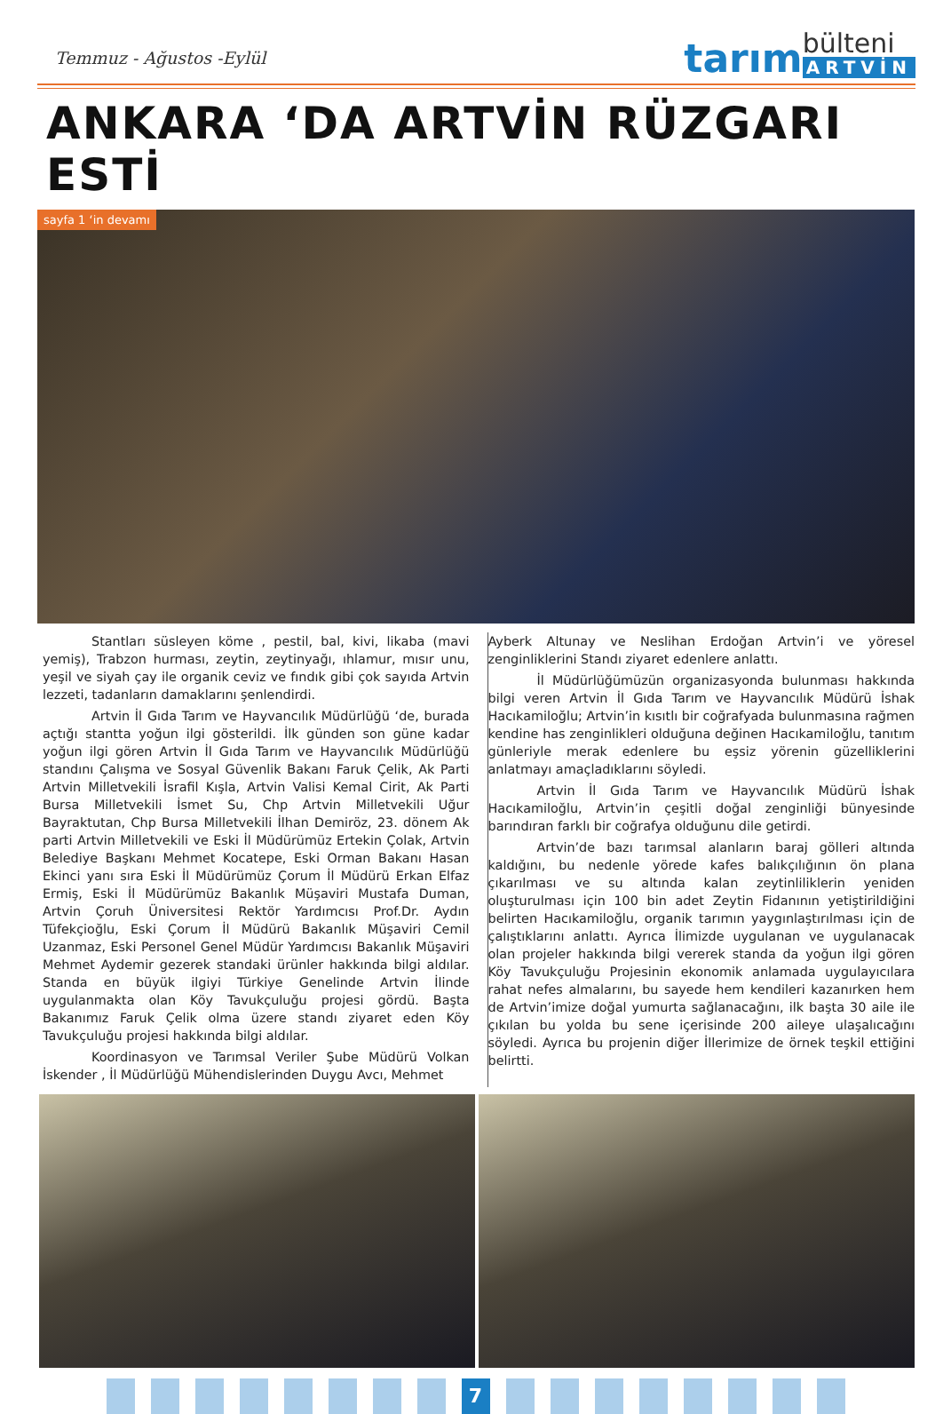Temmuz - Ağustos -Eylül
tarım
bülteni
ARTVİN
ANKARA ‘DA ARTVİN RÜZGARI ESTİ
sayfa 1 ‘in devamı
Stantları süsleyen köme , pestil, bal, kivi, likaba (mavi yemiş), Trabzon hurması, zeytin, zeytinyağı, ıhlamur, mısır unu, yeşil ve siyah çay ile organik ceviz ve fındık gibi çok sayıda Artvin lezzeti, tadanların damaklarını şenlendirdi.
Artvin İl Gıda Tarım ve Hayvancılık Müdürlüğü ‘de, burada açtığı stantta yoğun ilgi gösterildi. İlk günden son güne kadar yoğun ilgi gören Artvin İl Gıda Tarım ve Hayvancılık Müdürlüğü standını Çalışma ve Sosyal Güvenlik Bakanı Faruk Çelik, Ak Parti Artvin Milletvekili İsrafil Kışla, Artvin Valisi Kemal Cirit, Ak Parti Bursa Milletvekili İsmet Su, Chp Artvin Milletvekili Uğur Bayraktutan, Chp Bursa Milletvekili İlhan Demiröz, 23. dönem Ak parti Artvin Milletvekili ve Eski İl Müdürümüz Ertekin Çolak, Artvin Belediye Başkanı Mehmet Kocatepe, Eski Orman Bakanı Hasan Ekinci yanı sıra Eski İl Müdürümüz Çorum İl Müdürü Erkan Elfaz Ermiş, Eski İl Müdürümüz Bakanlık Müşaviri Mustafa Duman, Artvin Çoruh Üniversitesi Rektör Yardımcısı Prof.Dr. Aydın Tüfekçioğlu, Eski Çorum İl Müdürü Bakanlık Müşaviri Cemil Uzanmaz, Eski Personel Genel Müdür Yardımcısı Bakanlık Müşaviri Mehmet Aydemir gezerek standaki ürünler hakkında bilgi aldılar. Standa en büyük ilgiyi Türkiye Genelinde Artvin İlinde uygulanmakta olan Köy Tavukçuluğu projesi gördü. Başta Bakanımız Faruk Çelik olma üzere standı ziyaret eden Köy Tavukçuluğu projesi hakkında bilgi aldılar.
Koordinasyon ve Tarımsal Veriler Şube Müdürü Volkan İskender , İl Müdürlüğü Mühendislerinden Duygu Avcı, Mehmet
Ayberk Altunay ve Neslihan Erdoğan Artvin’i ve yöresel zenginliklerini Standı ziyaret edenlere anlattı.
İl Müdürlüğümüzün organizasyonda bulunması hakkında bilgi veren Artvin İl Gıda Tarım ve Hayvancılık Müdürü İshak Hacıkamiloğlu; Artvin’in kısıtlı bir coğrafyada bulunmasına rağmen kendine has zenginlikleri olduğuna değinen Hacıkamiloğlu, tanıtım günleriyle merak edenlere bu eşsiz yörenin güzelliklerini anlatmayı amaçladıklarını söyledi.
Artvin İl Gıda Tarım ve Hayvancılık Müdürü İshak Hacıkamiloğlu, Artvin’in çeşitli doğal zenginliği bünyesinde barındıran farklı bir coğrafya olduğunu dile getirdi.
Artvin’de bazı tarımsal alanların baraj gölleri altında kaldığını, bu nedenle yörede kafes balıkçılığının ön plana çıkarılması ve su altında kalan zeytinliliklerin yeniden oluşturulması için 100 bin adet Zeytin Fidanının yetiştirildiğini belirten Hacıkamiloğlu, organik tarımın yaygınlaştırılması için de çalıştıklarını anlattı. Ayrıca İlimizde uygulanan ve uygulanacak olan projeler hakkında bilgi vererek standa da yoğun ilgi gören Köy Tavukçuluğu Projesinin ekonomik anlamada uygulayıcılara rahat nefes almalarını, bu sayede hem kendileri kazanırken hem de Artvin’imize doğal yumurta sağlanacağını, ilk başta 30 aile ile çıkılan bu yolda bu sene içerisinde 200 aileye ulaşalıcağını söyledi. Ayrıca bu projenin diğer İllerimize de örnek teşkil ettiğini belirtti.
7